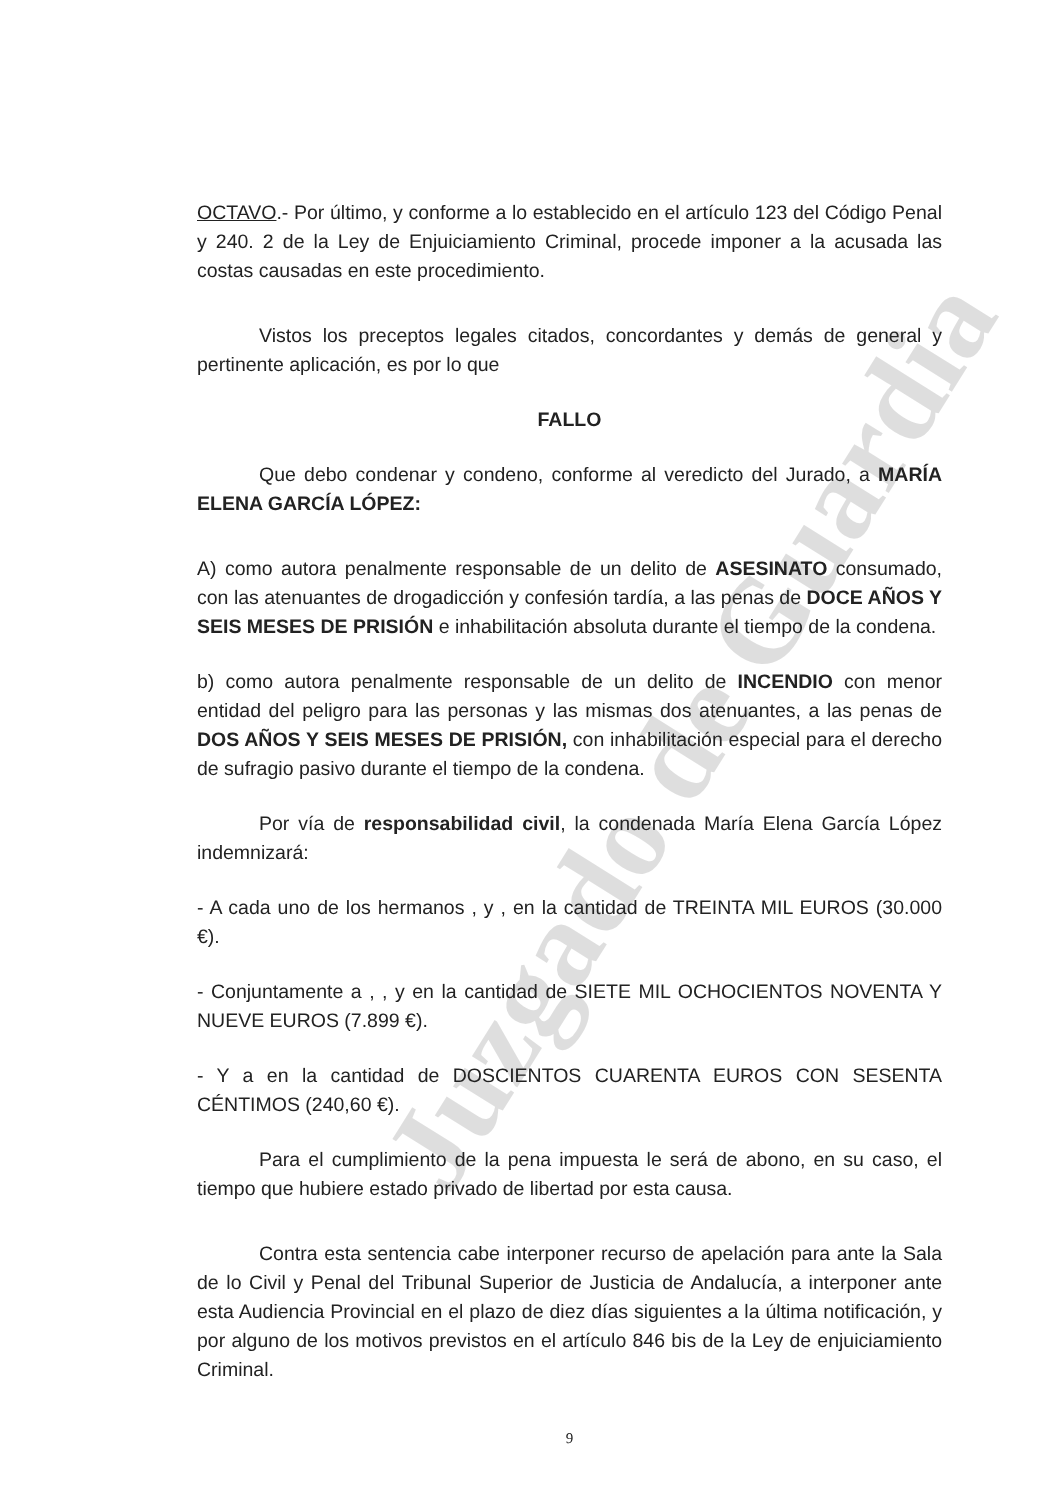Juzgado de Guardia
OCTAVO.- Por último, y conforme a lo establecido en el artículo 123 del Código Penal y 240. 2 de la Ley de Enjuiciamiento Criminal, procede imponer a la acusada las costas causadas en este procedimiento.
Vistos los preceptos legales citados, concordantes y demás de general y pertinente aplicación, es por lo que
FALLO
Que debo condenar y condeno, conforme al veredicto del Jurado, a MARÍA ELENA GARCÍA LÓPEZ:
A) como autora penalmente responsable de un delito de ASESINATO consumado, con las atenuantes de drogadicción y confesión tardía, a las penas de DOCE AÑOS Y SEIS MESES DE PRISIÓN e inhabilitación absoluta durante el tiempo de la condena.
b) como autora penalmente responsable de un delito de INCENDIO con menor entidad del peligro para las personas y las mismas dos atenuantes, a las penas de DOS AÑOS Y SEIS MESES DE PRISIÓN, con inhabilitación especial para el derecho de sufragio pasivo durante el tiempo de la condena.
Por vía de responsabilidad civil, la condenada María Elena García López indemnizará:
- A cada uno de los hermanos , y , en la cantidad de TREINTA MIL EUROS (30.000 €).
- Conjuntamente a , , y en la cantidad de SIETE MIL OCHOCIENTOS NOVENTA Y NUEVE EUROS (7.899 €).
- Y a en la cantidad de DOSCIENTOS CUARENTA EUROS CON SESENTA CÉNTIMOS (240,60 €).
Para el cumplimiento de la pena impuesta le será de abono, en su caso, el tiempo que hubiere estado privado de libertad por esta causa.
Contra esta sentencia cabe interponer recurso de apelación para ante la Sala de lo Civil y Penal del Tribunal Superior de Justicia de Andalucía, a interponer ante esta Audiencia Provincial en el plazo de diez días siguientes a la última notificación, y por alguno de los motivos previstos en el artículo 846 bis de la Ley de enjuiciamiento Criminal.
9